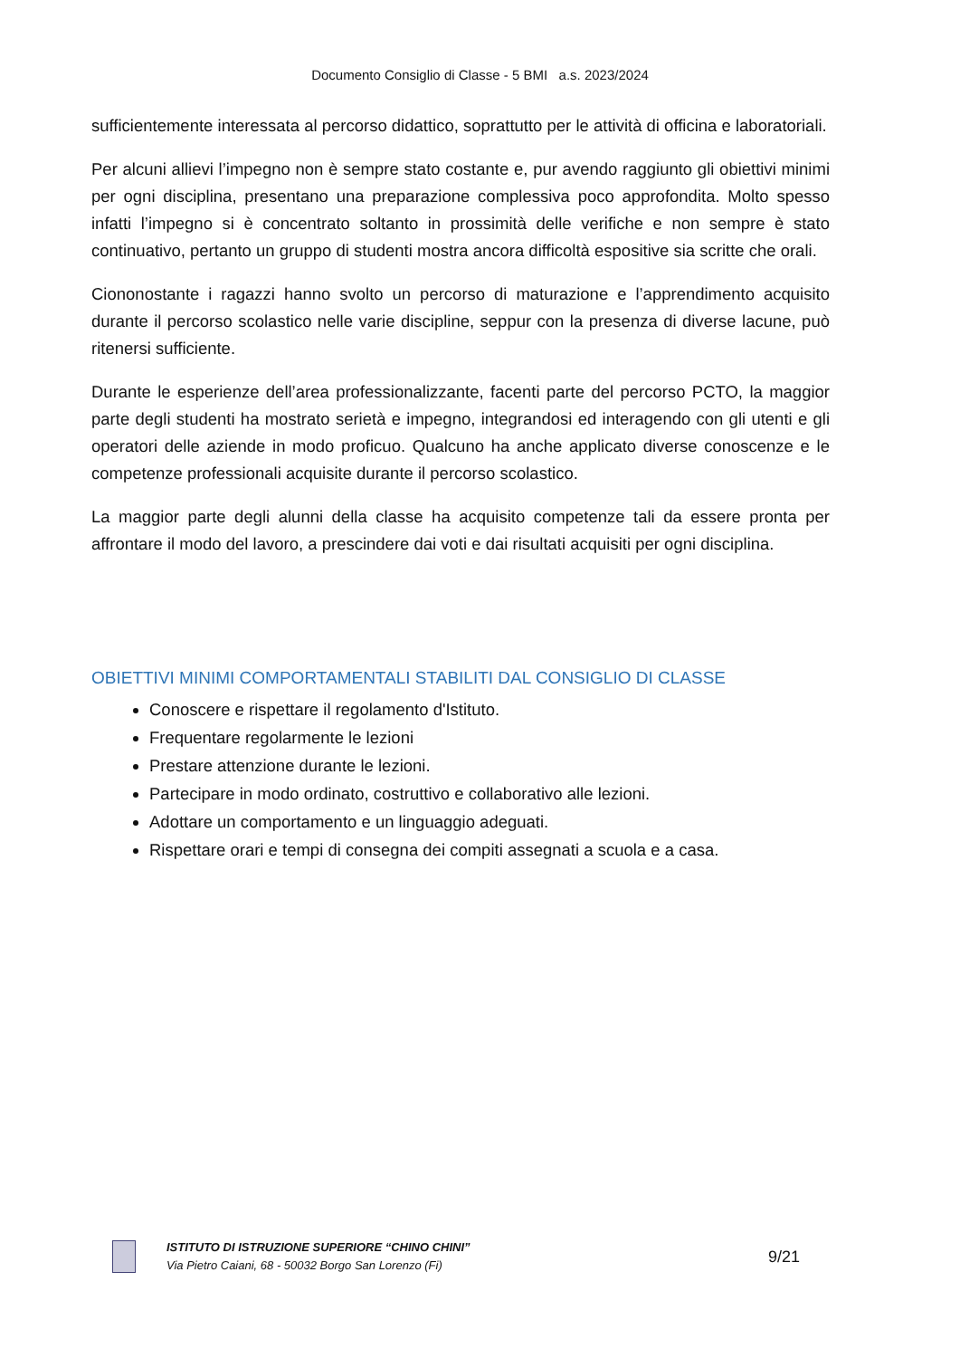Documento Consiglio di Classe - 5 BMI a.s. 2023/2024
sufficientemente interessata al percorso didattico, soprattutto per le attività di officina e laboratoriali.
Per alcuni allievi l’impegno non è sempre stato costante e, pur avendo raggiunto gli obiettivi minimi per ogni disciplina, presentano una preparazione complessiva poco approfondita. Molto spesso infatti l’impegno si è concentrato soltanto in prossimità delle verifiche e non sempre è stato continuativo, pertanto un gruppo di studenti mostra ancora difficoltà espositive sia scritte che orali.
Ciononostante i ragazzi hanno svolto un percorso di maturazione e l’apprendimento acquisito durante il percorso scolastico nelle varie discipline, seppur con la presenza di diverse lacune, può ritenersi sufficiente.
Durante le esperienze dell’area professionalizzante, facenti parte del percorso PCTO, la maggior parte degli studenti ha mostrato serietà e impegno, integrandosi ed interagendo con gli utenti e gli operatori delle aziende in modo proficuo. Qualcuno ha anche applicato diverse conoscenze e le competenze professionali acquisite durante il percorso scolastico.
La maggior parte degli alunni della classe ha acquisito competenze tali da essere pronta per affrontare il modo del lavoro, a prescindere dai voti e dai risultati acquisiti per ogni disciplina.
OBIETTIVI MINIMI COMPORTAMENTALI STABILITI DAL CONSIGLIO DI CLASSE
Conoscere e rispettare il regolamento d'Istituto.
Frequentare regolarmente le lezioni
Prestare attenzione durante le lezioni.
Partecipare in modo ordinato, costruttivo e collaborativo alle lezioni.
Adottare un comportamento e un linguaggio adeguati.
Rispettare orari e tempi di consegna dei compiti assegnati a scuola e a casa.
ISTITUTO DI ISTRUZIONE SUPERIORE “CHINO CHINI”
Via Pietro Caiani, 68 - 50032 Borgo San Lorenzo (Fi)
9/21